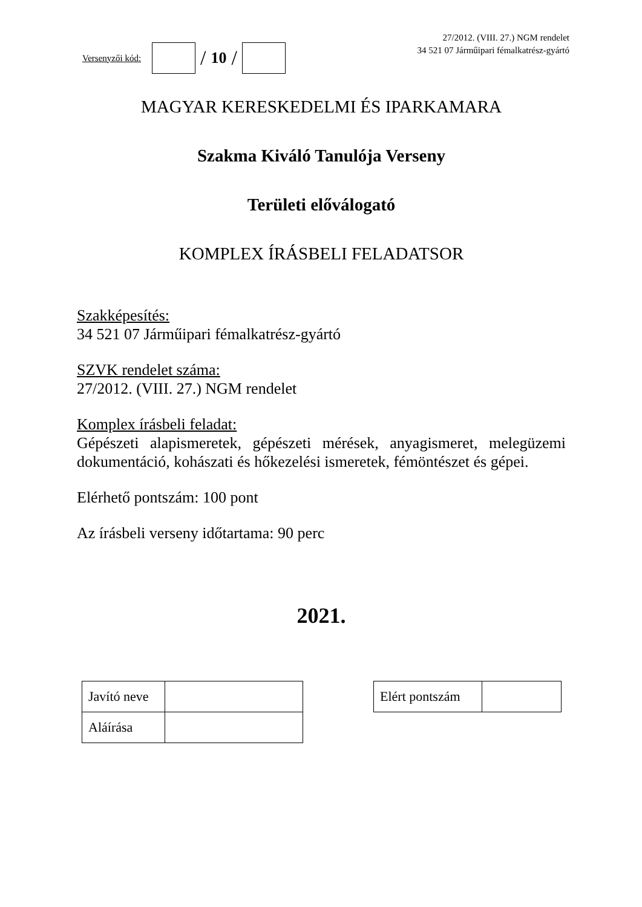Versenyzői kód:
/ 10 /
27/2012. (VIII. 27.) NGM rendelet
34 521 07 Járműipari fémalkatrész-gyártó
MAGYAR KERESKEDELMI ÉS IPARKAMARA
Szakma Kiváló Tanulója Verseny
Területi előválogató
KOMPLEX ÍRÁSBELI FELADATSOR
Szakképesítés:
34 521 07 Járműipari fémalkatrész-gyártó
SZVK rendelet száma:
27/2012. (VIII. 27.) NGM rendelet
Komplex írásbeli feladat:
Gépészeti alapismeretek, gépészeti mérések, anyagismeret, melegüzemi dokumentáció, kohászati és hőkezelési ismeretek, fémöntészet és gépei.
Elérhető pontszám: 100 pont
Az írásbeli verseny időtartama: 90 perc
2021.
| Javító neve | |
| Aláírása | |
| Elért pontszám | |